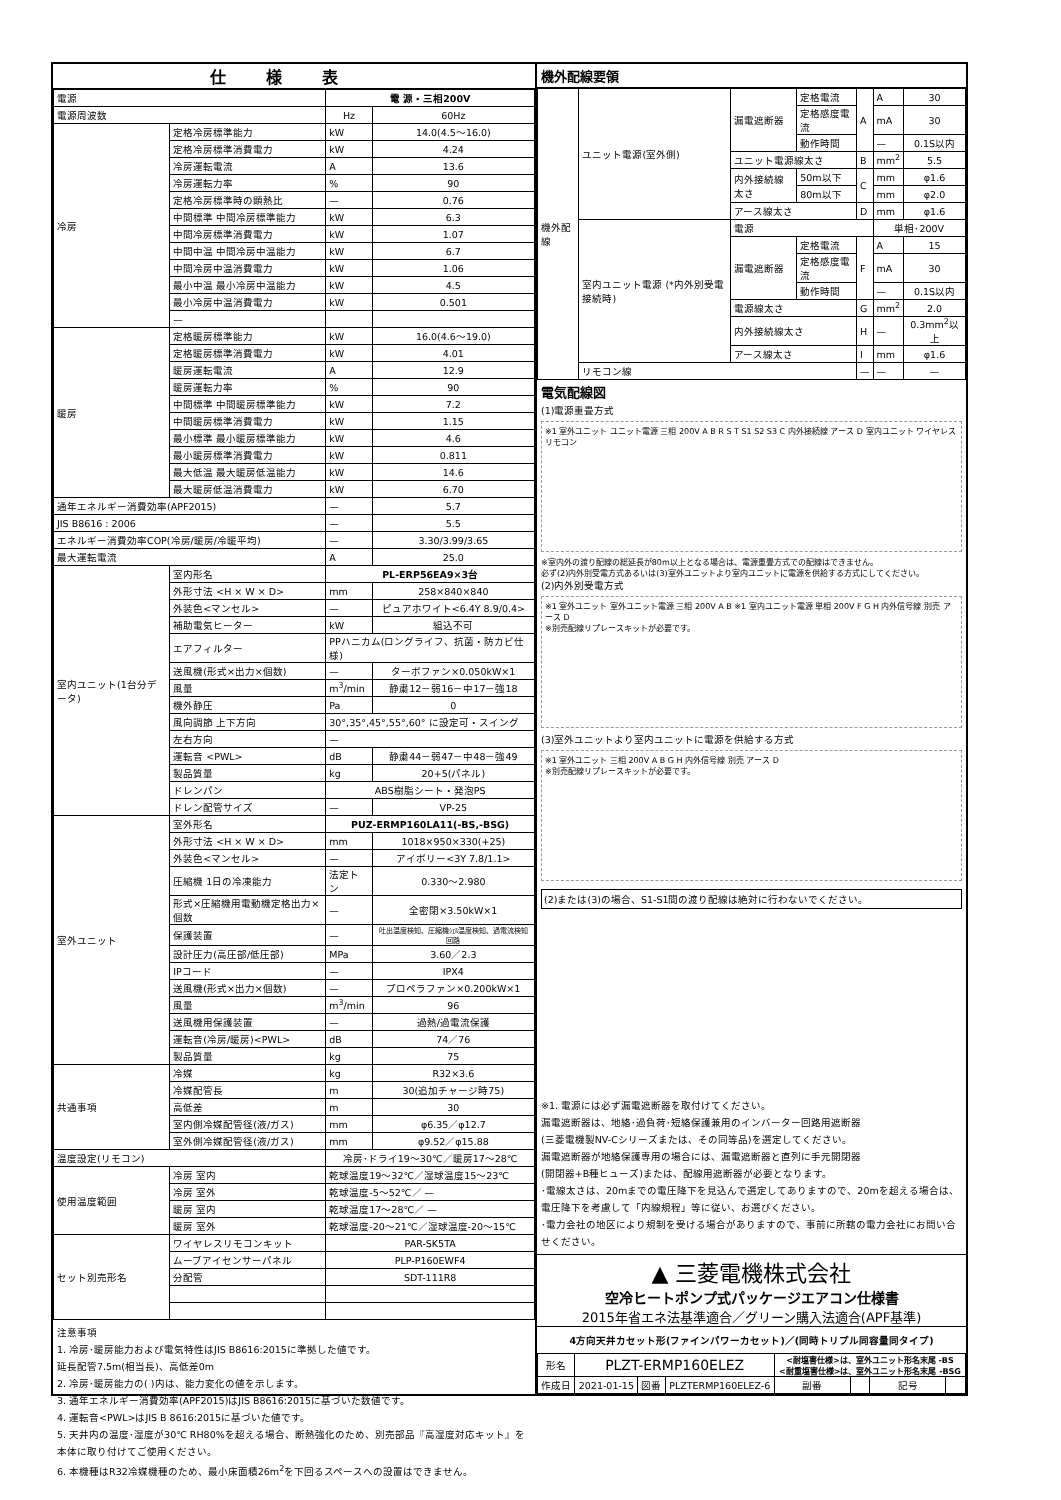仕様表
| 電源 | | 電 源・三相200V | |
| 電源周波数 | | Hz | 60Hz |
| 冷房 | 定格冷房標準能力 | kW | 14.0(4.5～16.0) |
| | 定格冷房標準消費電力 | kW | 4.24 |
| | 冷房運転電流 | A | 13.6 |
| | 冷房運転力率 | % | 90 |
| | 定格冷房標準時の顕熱比 | — | 0.76 |
| | 中間標準 中間冷房標準能力 | kW | 6.3 |
| | 中間冷房標準消費電力 | kW | 1.07 |
| | 中間中温 中間冷房中温能力 | kW | 6.7 |
| | 中間冷房中温消費電力 | kW | 1.06 |
| | 最小中温 最小冷房中温能力 | kW | 4.5 |
| | 最小冷房中温消費電力 | kW | 0.501 |
| | — | | |
| 暖房 | 定格暖房標準能力 | kW | 16.0(4.6～19.0) |
| | 定格暖房標準消費電力 | kW | 4.01 |
| | 暖房運転電流 | A | 12.9 |
| | 暖房運転力率 | % | 90 |
| | 中間標準 中間暖房標準能力 | kW | 7.2 |
| | 中間暖房標準消費電力 | kW | 1.15 |
| | 最小標準 最小暖房標準能力 | kW | 4.6 |
| | 最小暖房標準消費電力 | kW | 0.811 |
| | 最大低温 最大暖房低温能力 | kW | 14.6 |
| | 最大暖房低温消費電力 | kW | 6.70 |
| 通年エネルギー消費効率(APF2015) | | — | 5.7 |
| JIS B8616 : 2006 | | — | 5.5 |
| エネルギー消費効率COP(冷房/暖房/冷暖平均) | | — | 3.30/3.99/3.65 |
| 最大運転電流 | | A | 25.0 |
| 室内ユニット(1台分データ) | 室内形名 | PL-ERP56EA9×3台 | |
| | 外形寸法 <H × W × D> | mm | 258×840×840 |
| | 外装色<マンセル> | — | ピュアホワイト<6.4Y 8.9/0.4> |
| | 補助電気ヒーター | kW | 組込不可 |
| | エアフィルター | PPハニカム(ロングライフ、抗菌・防カビ仕様) | |
| | 送風機(形式×出力×個数) | — | ターボファン×0.050kW×1 |
| | 風量 | m<sup>3</sup>/min | 静粛12－弱16－中17－強18 |
| | 機外静圧 | Pa | 0 |
| | 風向調節 上下方向 | 30°,35°,45°,55°,60° に設定可・スイング | |
| | 左右方向 | — | |
| | 運転音 <PWL> | dB | 静粛44－弱47－中48－強49 |
| | 製品質量 | kg | 20+5(パネル) |
| | ドレンパン | ABS樹脂シート・発泡PS | |
| | ドレン配管サイズ | — | VP-25 |
| 室外ユニット | 室外形名 | PUZ-ERMP160LA11(-BS,-BSG) | |
| | 外形寸法 <H × W × D> | mm | 1018×950×330(+25) |
| | 外装色<マンセル> | — | アイボリー<3Y 7.8/1.1> |
| | 圧縮機 1日の冷凍能力 | 法定トン | 0.330～2.980 |
| | 形式×圧縮機用電動機定格出力×個数 | — | 全密閉×3.50kW×1 |
| | 保護装置 | — | 吐出温度検知、圧縮機ｼｪﾙ温度検知、過電流検知回路 |
| | 設計圧力(高圧部/低圧部) | MPa | 3.60／2.3 |
| | IPコード | — | IPX4 |
| | 送風機(形式×出力×個数) | — | プロペラファン×0.200kW×1 |
| | 風量 | m<sup>3</sup>/min | 96 |
| | 送風機用保護装置 | — | 過熱/過電流保護 |
| | 運転音(冷房/暖房)<PWL> | dB | 74／76 |
| | 製品質量 | kg | 75 |
| 共通事項 | 冷媒 | kg | R32×3.6 |
| | 冷媒配管長 | m | 30(追加チャージ時75) |
| | 高低差 | m | 30 |
| | 室内側冷媒配管径(液/ガス) | mm | φ6.35／φ12.7 |
| | 室外側冷媒配管径(液/ガス) | mm | φ9.52／φ15.88 |
| 温度設定(リモコン) | | 冷房･ドライ19～30℃／暖房17～28℃ | |
| 使用温度範囲 | 冷房 室内 | 乾球温度19～32℃／湿球温度15～23℃ | |
| | 冷房 室外 | 乾球温度-5～52℃／ — | |
| | 暖房 室内 | 乾球温度17～28℃／ — | |
| | 暖房 室外 | 乾球温度-20～21℃／湿球温度-20～15℃ | |
| セット別売形名 | ワイヤレスリモコンキット | PAR-SK5TA | |
| | ムーブアイセンサーパネル | PLP-P160EWF4 | |
| | 分配管 | SDT-111R8 | |
注意事項
1. 冷房･暖房能力および電気特性はJIS B8616:2015に準拠した値です。
延長配管7.5m(相当長)、高低差0m
2. 冷房･暖房能力の( )内は、能力変化の値を示します。
3. 通年エネルギー消費効率(APF2015)はJIS B8616:2015に基づいた数値です。
4. 運転音<PWL>はJIS B 8616:2015に基づいた値です。
5. 天井内の温度･湿度が30℃ RH80%を超える場合、断熱強化のため、別売部品『高湿度対応キット』を本体に取り付けてご使用ください。
6. 本機種はR32冷媒機種のため、最小床面積26m<sup>2</sup>を下回るスペースへの設置はできません。
機外配線要領
| 機外配線 | ユニット電源(室外側) | 漏電遮断器 | 定格電流 | A | A | 30 |
| | | | 定格感度電流 | | mA | 30 |
| | | | 動作時間 | | — | 0.1S以内 |
| | | ユニット電源線太さ | | B | mm<sup>2</sup> | 5.5 |
| | | 内外接続線太さ | 50m以下 | C | mm | φ1.6 |
| | | | 80m以下 | | mm | φ2.0 |
| | | アース線太さ | | D | mm | φ1.6 |
| | 室内ユニット電源 (*内外別受電接続時) | 電源 | | | 単相･200V | |
| | | 漏電遮断器 | 定格電流 | F | A | 15 |
| | | | 定格感度電流 | | mA | 30 |
| | | | 動作時間 | | — | 0.1S以内 |
| | | 電源線太さ | | G | mm<sup>2</sup> | 2.0 |
| | | 内外接続線太さ | | H | — | 0.3mm<sup>2</sup>以上 |
| | | アース線太さ | | I | mm | φ1.6 |
| | リモコン線 | | | — | — | — |
電気配線図
(1)電源重畳方式
※1 室外ユニット ユニット電源 三相 200V A B R S T S1 S2 S3 C 内外接続線 アース D 室内ユニット ワイヤレスリモコン
※室内外の渡り配線の総延長が80m以上となる場合は、電源重畳方式での配線はできません。
必ず(2)内外別受電方式あるいは(3)室外ユニットより室内ユニットに電源を供給する方式にしてください。
(2)内外別受電方式
※1 室外ユニット 室外ユニット電源 三相 200V A B ※1 室内ユニット電源 単相 200V F G H 内外信号線 別売 アース D
※別売配線リプレースキットが必要です。
(3)室外ユニットより室内ユニットに電源を供給する方式
※1 室外ユニット 三相 200V A B G H 内外信号線 別売 アース D
※別売配線リプレースキットが必要です。
(2)または(3)の場合、S1-S1間の渡り配線は絶対に行わないでください。
※1. 電源には必ず漏電遮断器を取付けてください。
漏電遮断器は、地絡･過負荷･短絡保護兼用のインバーター回路用遮断器
(三菱電機製NV-Cシリーズまたは、その同等品)を選定してください。
漏電遮断器が地絡保護専用の場合には、漏電遮断器と直列に手元開閉器
(開閉器+B種ヒューズ)または、配線用遮断器が必要となります。
･電線太さは、20mまでの電圧降下を見込んで選定してありますので、20mを超える場合は、電圧降下を考慮して「内線規程」等に従い、お選びください。
･電力会社の地区により規制を受ける場合がありますので、事前に所轄の電力会社にお問い合せください。
▲ 三菱電機株式会社
空冷ヒートポンプ式パッケージエアコン仕様書
2015年省エネ法基準適合／グリーン購入法適合(APF基準)
4方向天井カセット形(ファインパワーカセット)／(同時トリプル同容量同タイプ)
| 形名 | PLZT-ERMP160ELEZ | | | <耐塩害仕様>は、室外ユニット形名末尾 -BS <耐重塩害仕様>は、室外ユニット形名末尾 -BSG | | | |
| 作成日 | 2021-01-15 | 図番 | PLZTERMP160ELEZ-6 | 副番 | | 記号 | |